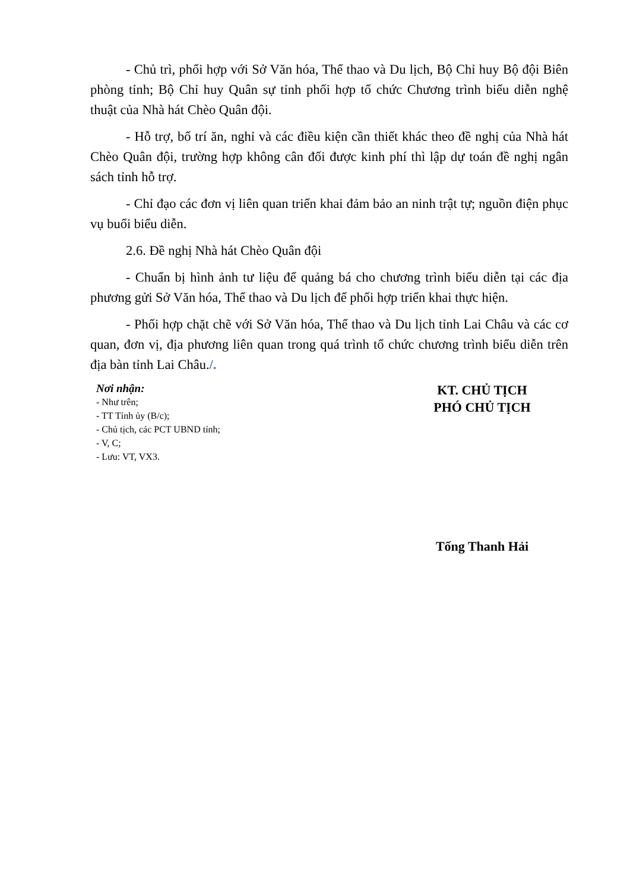- Chủ trì, phối hợp với Sở Văn hóa, Thể thao và Du lịch, Bộ Chỉ huy Bộ đội Biên phòng tỉnh; Bộ Chỉ huy Quân sự tỉnh phối hợp tổ chức Chương trình biểu diễn nghệ thuật của Nhà hát Chèo Quân đội.
- Hỗ trợ, bố trí ăn, nghỉ và các điều kiện cần thiết khác theo đề nghị của Nhà hát Chèo Quân đội, trường hợp không cân đối được kinh phí thì lập dự toán đề nghị ngân sách tỉnh hỗ trợ.
- Chỉ đạo các đơn vị liên quan triển khai đảm bảo an ninh trật tự; nguồn điện phục vụ buổi biểu diễn.
2.6. Đề nghị Nhà hát Chèo Quân đội
- Chuẩn bị hình ảnh tư liệu để quảng bá cho chương trình biểu diễn tại các địa phương gửi Sở Văn hóa, Thể thao và Du lịch để phối hợp triển khai thực hiện.
- Phối hợp chặt chẽ với Sở Văn hóa, Thể thao và Du lịch tỉnh Lai Châu và các cơ quan, đơn vị, địa phương liên quan trong quá trình tổ chức chương trình biểu diễn trên địa bàn tỉnh Lai Châu./.
Nơi nhận:
- Như trên;
- TT Tỉnh ủy (B/c);
- Chủ tịch, các PCT UBND tỉnh;
- V, C;
- Lưu: VT, VX3.
KT. CHỦ TỊCH
PHÓ CHỦ TỊCH
Tống Thanh Hải